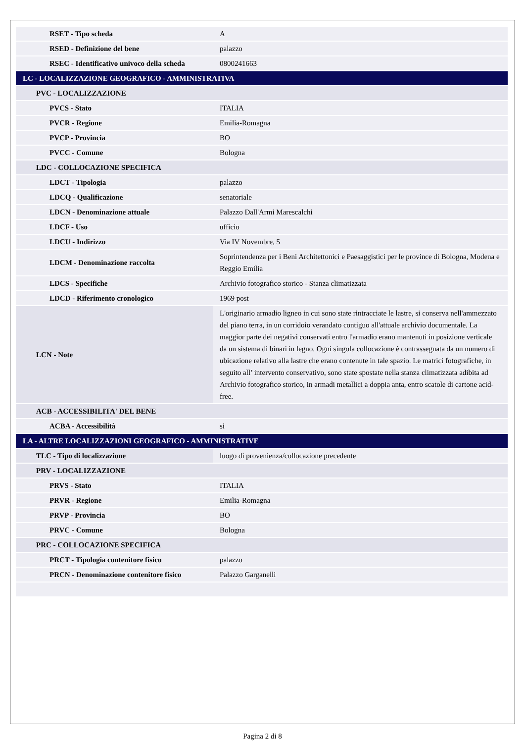| RSET - Tipo scheda | A |
| RSED - Definizione del bene | palazzo |
| RSEC - Identificativo univoco della scheda | 0800241663 |
| LC - LOCALIZZAZIONE GEOGRAFICO - AMMINISTRATIVA | |
| PVC - LOCALIZZAZIONE | |
| PVCS - Stato | ITALIA |
| PVCR - Regione | Emilia-Romagna |
| PVCP - Provincia | BO |
| PVCC - Comune | Bologna |
| LDC - COLLOCAZIONE SPECIFICA | |
| LDCT - Tipologia | palazzo |
| LDCQ - Qualificazione | senatoriale |
| LDCN - Denominazione attuale | Palazzo Dall'Armi Marescalchi |
| LDCF - Uso | ufficio |
| LDCU - Indirizzo | Via IV Novembre, 5 |
| LDCM - Denominazione raccolta | Soprintendenza per i Beni Architettonici e Paesaggistici per le province di Bologna, Modena e Reggio Emilia |
| LDCS - Specifiche | Archivio fotografico storico - Stanza climatizzata |
| LDCD - Riferimento cronologico | 1969 post |
| LCN - Note | L'originario armadio ligneo in cui sono state rintracciate le lastre, si conserva nell'ammezzato del piano terra, in un corridoio verandato contiguo all'attuale archivio documentale. La maggior parte dei negativi conservati entro l'armadio erano mantenuti in posizione verticale da un sistema di binari in legno. Ogni singola collocazione è contrassegnata da un numero di ubicazione relativo alla lastre che erano contenute in tale spazio. Le matrici fotografiche, in seguito all’ intervento conservativo, sono state spostate nella stanza climatizzata adibita ad Archivio fotografico storico, in armadi metallici a doppia anta, entro scatole di cartone acid-free. |
| ACB - ACCESSIBILITA' DEL BENE | |
| ACBA - Accessibilità | si |
| LA - ALTRE LOCALIZZAZIONI GEOGRAFICO - AMMINISTRATIVE | |
| TLC - Tipo di localizzazione | luogo di provenienza/collocazione precedente |
| PRV - LOCALIZZAZIONE | |
| PRVS - Stato | ITALIA |
| PRVR - Regione | Emilia-Romagna |
| PRVP - Provincia | BO |
| PRVC - Comune | Bologna |
| PRC - COLLOCAZIONE SPECIFICA | |
| PRCT - Tipologia contenitore fisico | palazzo |
| PRCN - Denominazione contenitore fisico | Palazzo Garganelli |
Pagina 2 di 8